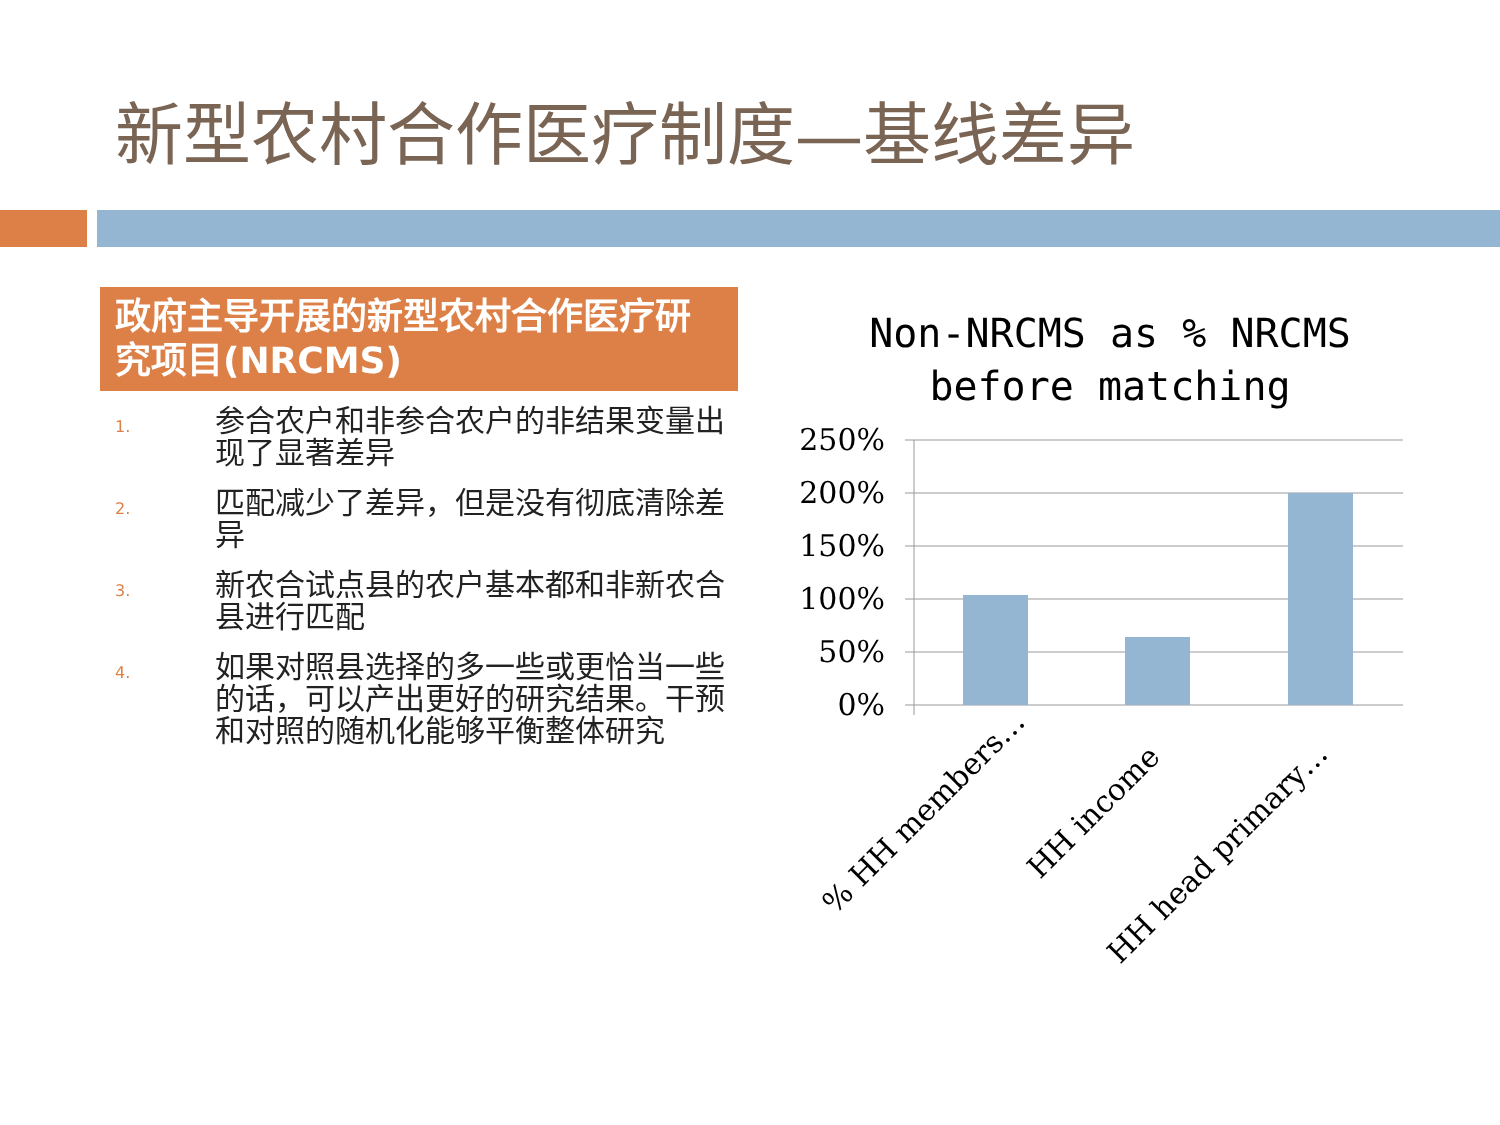新型农村合作医疗制度—基线差异
政府主导开展的新型农村合作医疗研究项目(NRCMS)
1. 参合农户和非参合农户的非结果变量出现了显著差异
2. 匹配减少了差异，但是没有彻底清除差异
3. 新农合试点县的农户基本都和非新农合县进行匹配
4. 如果对照县选择的多一些或更恰当一些的话，可以产出更好的研究结果。干预和对照的随机化能够平衡整体研究
Non-NRCMS as % NRCMS
before matching
250%
200%
150%
100%
50%
0%
% HH members…
HH income
HH head primary…